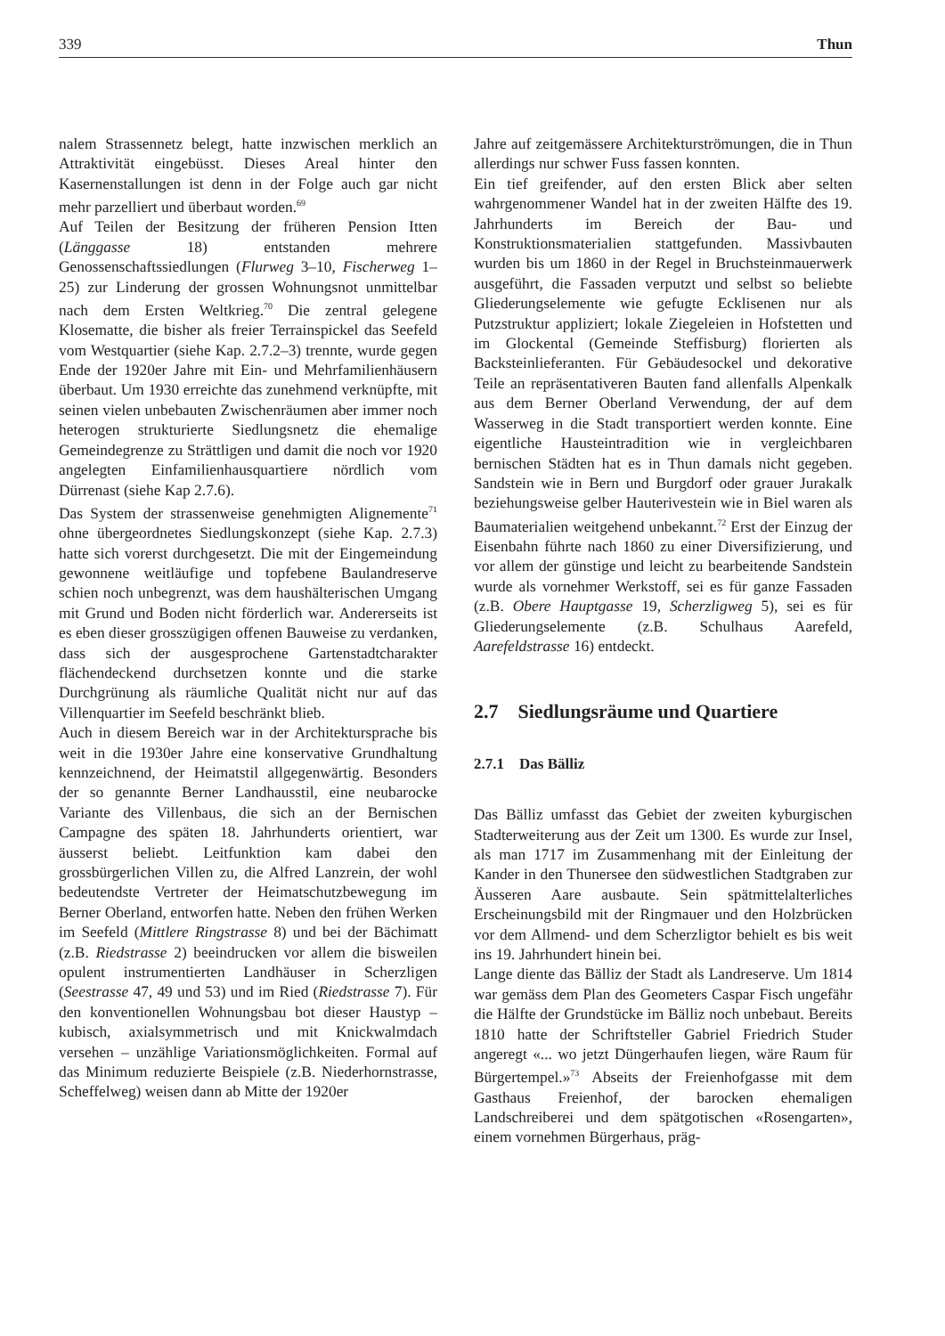339 Thun
nalem Strassennetz belegt, hatte inzwischen merklich an Attraktivität eingebüsst. Dieses Areal hinter den Kasernenstallungen ist denn in der Folge auch gar nicht mehr parzelliert und überbaut worden.<sup>69</sup>
Auf Teilen der Besitzung der früheren Pension Itten (Länggasse 18) entstanden mehrere Genossenschaftssiedlungen (Flurweg 3–10, Fischerweg 1–25) zur Linderung der grossen Wohnungsnot unmittelbar nach dem Ersten Weltkrieg.<sup>70</sup> Die zentral gelegene Klosematte, die bisher als freier Terrainspickel das Seefeld vom Westquartier (siehe Kap. 2.7.2–3) trennte, wurde gegen Ende der 1920er Jahre mit Ein- und Mehrfamilienhäusern überbaut. Um 1930 erreichte das zunehmend verknüpfte, mit seinen vielen unbebauten Zwischenräumen aber immer noch heterogen strukturierte Siedlungsnetz die ehemalige Gemeindegrenze zu Strättligen und damit die noch vor 1920 angelegten Einfamilienhausquartiere nördlich vom Dürrenast (siehe Kap 2.7.6).
Das System der strassenweise genehmigten Alignemente<sup>71</sup> ohne übergeordnetes Siedlungskonzept (siehe Kap. 2.7.3) hatte sich vorerst durchgesetzt. Die mit der Eingemeindung gewonnene weitläufige und topfebene Baulandreserve schien noch unbegrenzt, was dem haushälterischen Umgang mit Grund und Boden nicht förderlich war. Andererseits ist es eben dieser grosszügigen offenen Bauweise zu verdanken, dass sich der ausgesprochene Gartenstadtcharakter flächendeckend durchsetzen konnte und die starke Durchgrünung als räumliche Qualität nicht nur auf das Villenquartier im Seefeld beschränkt blieb.
Auch in diesem Bereich war in der Architektursprache bis weit in die 1930er Jahre eine konservative Grundhaltung kennzeichnend, der Heimatstil allgegenwärtig. Besonders der so genannte Berner Landhausstil, eine neubarocke Variante des Villenbaus, die sich an der Bernischen Campagne des späten 18. Jahrhunderts orientiert, war äusserst beliebt. Leitfunktion kam dabei den grossbürgerlichen Villen zu, die Alfred Lanzrein, der wohl bedeutendste Vertreter der Heimatschutzbewegung im Berner Oberland, entworfen hatte. Neben den frühen Werken im Seefeld (Mittlere Ringstrasse 8) und bei der Bächimatt (z.B. Riedstrasse 2) beeindrucken vor allem die bisweilen opulent instrumentierten Landhäuser in Scherzligen (Seestrasse 47, 49 und 53) und im Ried (Riedstrasse 7). Für den konventionellen Wohnungsbau bot dieser Haustyp – kubisch, axialsymmetrisch und mit Knickwalmdach versehen – unzählige Variationsmöglichkeiten. Formal auf das Minimum reduzierte Beispiele (z.B. Niederhornstrasse, Scheffelweg) weisen dann ab Mitte der 1920er
Jahre auf zeitgemässere Architekturströmungen, die in Thun allerdings nur schwer Fuss fassen konnten.
Ein tief greifender, auf den ersten Blick aber selten wahrgenommener Wandel hat in der zweiten Hälfte des 19. Jahrhunderts im Bereich der Bau- und Konstruktionsmaterialien stattgefunden. Massivbauten wurden bis um 1860 in der Regel in Bruchsteinmauerwerk ausgeführt, die Fassaden verputzt und selbst so beliebte Gliederungselemente wie gefugte Ecklisenen nur als Putzstruktur appliziert; lokale Ziegeleien in Hofstetten und im Glockental (Gemeinde Steffisburg) florierten als Backsteinlieferanten. Für Gebäudesockel und dekorative Teile an repräsentativeren Bauten fand allenfalls Alpenkalk aus dem Berner Oberland Verwendung, der auf dem Wasserweg in die Stadt transportiert werden konnte. Eine eigentliche Hausteintradition wie in vergleichbaren bernischen Städten hat es in Thun damals nicht gegeben. Sandstein wie in Bern und Burgdorf oder grauer Jurakalk beziehungsweise gelber Hauterivestein wie in Biel waren als Baumaterialien weitgehend unbekannt.<sup>72</sup> Erst der Einzug der Eisenbahn führte nach 1860 zu einer Diversifizierung, und vor allem der günstige und leicht zu bearbeitende Sandstein wurde als vornehmer Werkstoff, sei es für ganze Fassaden (z.B. Obere Hauptgasse 19, Scherzligweg 5), sei es für Gliederungselemente (z.B. Schulhaus Aarefeld, Aarefeldstrasse 16) entdeckt.
2.7 Siedlungsräume und Quartiere
2.7.1 Das Bälliz
Das Bälliz umfasst das Gebiet der zweiten kyburgischen Stadterweiterung aus der Zeit um 1300. Es wurde zur Insel, als man 1717 im Zusammenhang mit der Einleitung der Kander in den Thunersee den südwestlichen Stadtgraben zur Äusseren Aare ausbaute. Sein spätmittelalterliches Erscheinungsbild mit der Ringmauer und den Holzbrücken vor dem Allmend- und dem Scherzligtor behielt es bis weit ins 19. Jahrhundert hinein bei.
Lange diente das Bälliz der Stadt als Landreserve. Um 1814 war gemäss dem Plan des Geometers Caspar Fisch ungefähr die Hälfte der Grundstücke im Bälliz noch unbebaut. Bereits 1810 hatte der Schriftsteller Gabriel Friedrich Studer angeregt «... wo jetzt Düngerhaufen liegen, wäre Raum für Bürgertempel.»<sup>73</sup> Abseits der Freienhofgasse mit dem Gasthaus Freienhof, der barocken ehemaligen Landschreiberei und dem spätgotischen «Rosengarten», einem vornehmen Bürgerhaus, präg-